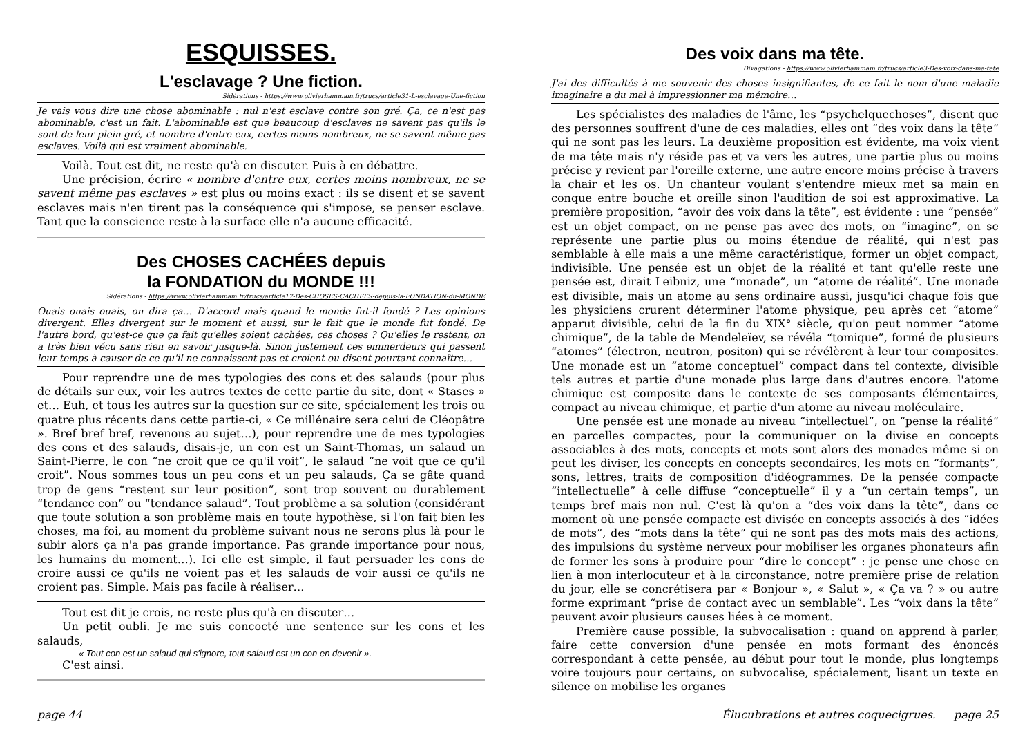ESQUISSES.
L'esclavage ? Une fiction.
Sidérations - https://www.olivierhammam.fr/trucs/article31-L-esclavage-Une-fiction
Je vais vous dire une chose abominable : nul n'est esclave contre son gré. Ça, ce n'est pas abominable, c'est un fait. L'abominable est que beaucoup d'esclaves ne savent pas qu'ils le sont de leur plein gré, et nombre d'entre eux, certes moins nombreux, ne se savent même pas esclaves. Voilà qui est vraiment abominable.
Voilà. Tout est dit, ne reste qu'à en discuter. Puis à en débattre.
Une précision, écrire « nombre d'entre eux, certes moins nombreux, ne se savent même pas esclaves » est plus ou moins exact : ils se disent et se savent esclaves mais n'en tirent pas la conséquence qui s'impose, se penser esclave. Tant que la conscience reste à la surface elle n'a aucune efficacité.
Des CHOSES CACHÉES depuis
la FONDATION du MONDE !!!
Sidérations - https://www.olivierhammam.fr/trucs/article17-Des-CHOSES-CACHEES-depuis-la-FONDATION-du-MONDE
Ouais ouais ouais, on dira ça… D'accord mais quand le monde fut-il fondé ? Les opinions divergent. Elles divergent sur le moment et aussi, sur le fait que le monde fut fondé. De l'autre bord, qu'est-ce que ça fait qu'elles soient cachées, ces choses ? Qu'elles le restent, on a très bien vécu sans rien en savoir jusque-là. Sinon justement ces emmerdeurs qui passent leur temps à causer de ce qu'il ne connaissent pas et croient ou disent pourtant connaître…
Pour reprendre une de mes typologies des cons et des salauds (pour plus de détails sur eux, voir les autres textes de cette partie du site, dont « Stases » et… Euh, et tous les autres sur la question sur ce site, spécialement les trois ou quatre plus récents dans cette partie-ci, « Ce millénaire sera celui de Cléopâtre ». Bref bref bref, revenons au sujet…), pour reprendre une de mes typologies des cons et des salauds, disais-je, un con est un Saint-Thomas, un salaud un Saint-Pierre, le con “ne croit que ce qu'il voit”, le salaud “ne voit que ce qu'il croit”. Nous sommes tous un peu cons et un peu salauds, Ça se gâte quand trop de gens “restent sur leur position”, sont trop souvent ou durablement “tendance con” ou “tendance salaud”. Tout problème a sa solution (considérant que toute solution a son problème mais en toute hypothèse, si l'on fait bien les choses, ma foi, au moment du problème suivant nous ne serons plus là pour le subir alors ça n'a pas grande importance. Pas grande importance pour nous, les humains du moment…). Ici elle est simple, il faut persuader les cons de croire aussi ce qu'ils ne voient pas et les salauds de voir aussi ce qu'ils ne croient pas. Simple. Mais pas facile à réaliser…
Tout est dit je crois, ne reste plus qu'à en discuter…
Un petit oubli. Je me suis concocté une sentence sur les cons et les salauds,
« Tout con est un salaud qui s'ignore, tout salaud est un con en devenir ».
C'est ainsi.
Des voix dans ma tête.
Divagations - https://www.olivierhammam.fr/trucs/article3-Des-voix-dans-ma-tete
J'ai des difficultés à me souvenir des choses insignifiantes, de ce fait le nom d'une maladie imaginaire a du mal à impressionner ma mémoire…
Les spécialistes des maladies de l'âme, les “psychelquechoses”, disent que des personnes souffrent d'une de ces maladies, elles ont “des voix dans la tête” qui ne sont pas les leurs. La deuxième proposition est évidente, ma voix vient de ma tête mais n'y réside pas et va vers les autres, une partie plus ou moins précise y revient par l'oreille externe, une autre encore moins précise à travers la chair et les os. Un chanteur voulant s'entendre mieux met sa main en conque entre bouche et oreille sinon l'audition de soi est approximative. La première proposition, “avoir des voix dans la tête”, est évidente : une “pensée” est un objet compact, on ne pense pas avec des mots, on “imagine”, on se représente une partie plus ou moins étendue de réalité, qui n'est pas semblable à elle mais a une même caractéristique, former un objet compact, indivisible. Une pensée est un objet de la réalité et tant qu'elle reste une pensée est, dirait Leibniz, une “monade”, un “atome de réalité”. Une monade est divisible, mais un atome au sens ordinaire aussi, jusqu'ici chaque fois que les physiciens crurent déterminer l'atome physique, peu après cet “atome” apparut divisible, celui de la fin du XIX° siècle, qu'on peut nommer “atome chimique”, de la table de Mendeleïev, se révéla “tomique”, formé de plusieurs “atomes” (électron, neutron, positon) qui se révélèrent à leur tour composites. Une monade est un “atome conceptuel” compact dans tel contexte, divisible tels autres et partie d'une monade plus large dans d'autres encore. l'atome chimique est composite dans le contexte de ses composants élémentaires, compact au niveau chimique, et partie d'un atome au niveau moléculaire.
Une pensée est une monade au niveau “intellectuel”, on “pense la réalité” en parcelles compactes, pour la communiquer on la divise en concepts associables à des mots, concepts et mots sont alors des monades même si on peut les diviser, les concepts en concepts secondaires, les mots en “formants”, sons, lettres, traits de composition d'idéogrammes. De la pensée compacte “intellectuelle” à celle diffuse “conceptuelle” il y a “un certain temps”, un temps bref mais non nul. C'est là qu'on a “des voix dans la tête”, dans ce moment où une pensée compacte est divisée en concepts associés à des “idées de mots”, des “mots dans la tête” qui ne sont pas des mots mais des actions, des impulsions du système nerveux pour mobiliser les organes phonateurs afin de former les sons à produire pour “dire le concept” : je pense une chose en lien à mon interlocuteur et à la circonstance, notre première prise de relation du jour, elle se concrétisera par « Bonjour », « Salut », « Ça va ? » ou autre forme exprimant “prise de contact avec un semblable”. Les “voix dans la tête” peuvent avoir plusieurs causes liées à ce moment.
Première cause possible, la subvocalisation : quand on apprend à parler, faire cette conversion d'une pensée en mots formant des énoncés correspondant à cette pensée, au début pour tout le monde, plus longtemps voire toujours pour certains, on subvocalise, spécialement, lisant un texte en silence on mobilise les organes
page 44 Élucubrations et autres coquecigrues. page 25